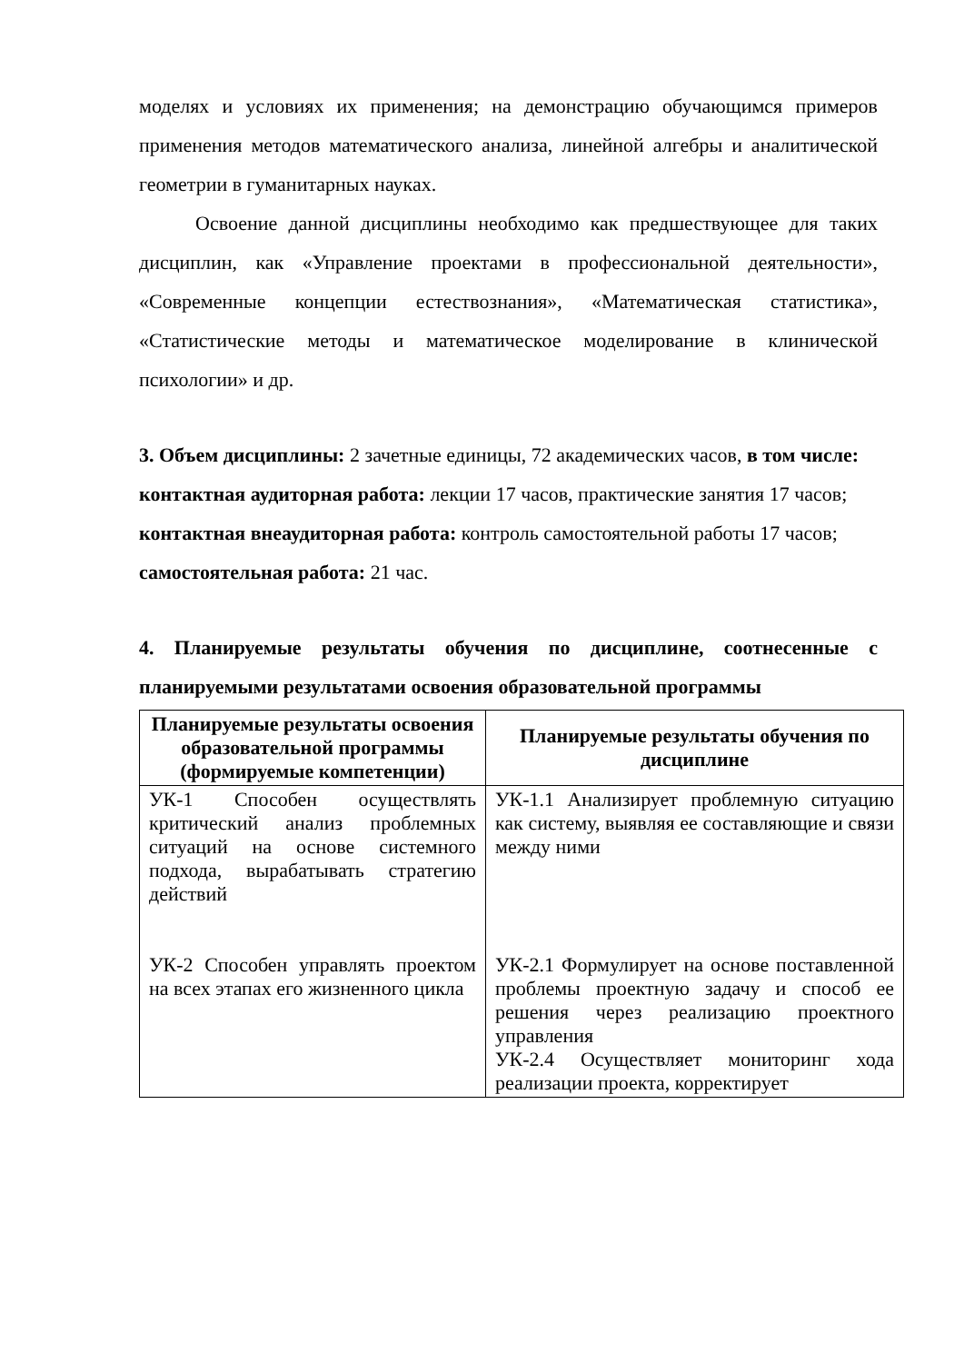моделях и условиях их применения; на демонстрацию обучающимся примеров применения методов математического анализа, линейной алгебры и аналитической геометрии в гуманитарных науках.
Освоение данной дисциплины необходимо как предшествующее для таких дисциплин, как «Управление проектами в профессиональной деятельности», «Современные концепции естествознания», «Математическая статистика», «Статистические методы и математическое моделирование в клинической психологии» и др.
3. Объем дисциплины: 2 зачетные единицы, 72 академических часов, в том числе:
контактная аудиторная работа: лекции 17 часов, практические занятия 17 часов;
контактная внеаудиторная работа: контроль самостоятельной работы 17 часов;
самостоятельная работа: 21 час.
4. Планируемые результаты обучения по дисциплине, соотнесенные с планируемыми результатами освоения образовательной программы
| Планируемые результаты освоения образовательной программы (формируемые компетенции) | Планируемые результаты обучения по дисциплине |
| --- | --- |
| УК-1 Способен осуществлять критический анализ проблемных ситуаций на основе системного подхода, вырабатывать стратегию действий УК-2 Способен управлять проектом на всех этапах его жизненного цикла | УК-1.1 Анализирует проблемную ситуацию как систему, выявляя ее составляющие и связи между ними УК-2.1 Формулирует на основе поставленной проблемы проектную задачу и способ ее решения через реализацию проектного управления УК-2.4 Осуществляет мониторинг хода реализации проекта, корректирует |